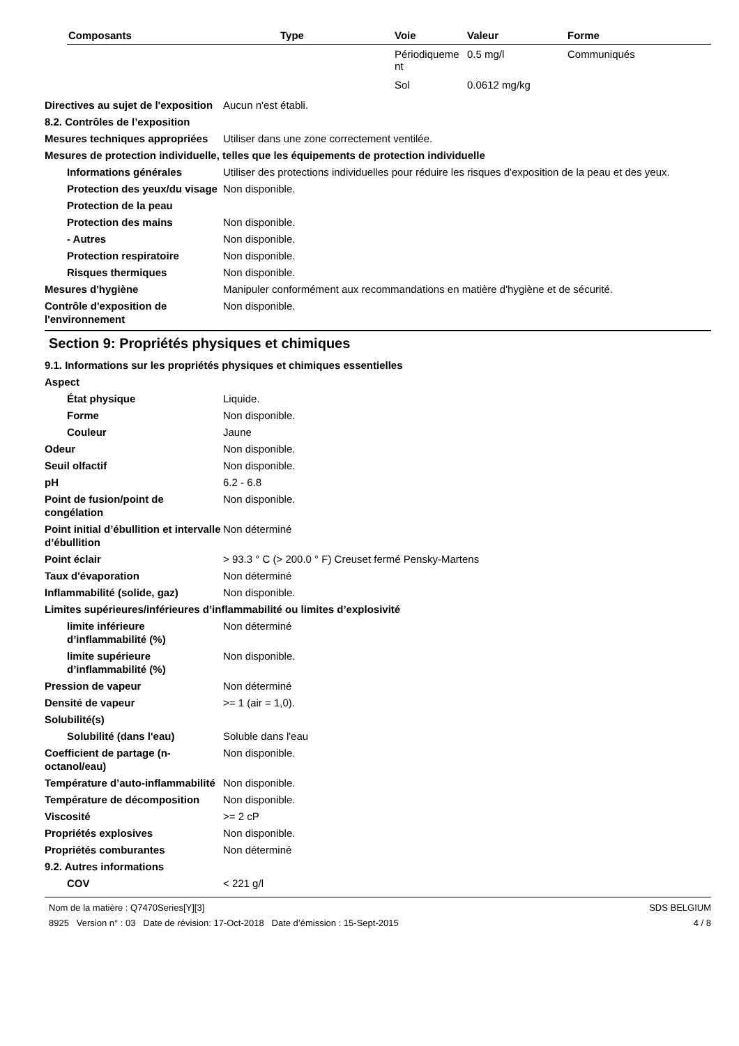| Composants | Type | Voie | Valeur | Forme |
| --- | --- | --- | --- | --- |
| | | Périodiqueme nt | 0.5 mg/l | Communiqués |
| | | Sol | 0.0612 mg/kg | |
Directives au sujet de l'exposition
Aucun n'est établi.
8.2. Contrôles de l’exposition
Mesures techniques appropriées
Utiliser dans une zone correctement ventilée.
Mesures de protection individuelle, telles que les équipements de protection individuelle
Informations générales Utiliser des protections individuelles pour réduire les risques d'exposition de la peau et des yeux.
Protection des yeux/du visage
Non disponible.
Protection de la peau
Protection des mains Non disponible.
- Autres Non disponible.
Protection respiratoire Non disponible.
Risques thermiques Non disponible.
Mesures d'hygiène Manipuler conformément aux recommandations en matière d'hygiène et de sécurité.
Contrôle d'exposition de l'environnement
Non disponible.
Section 9: Propriétés physiques et chimiques
9.1. Informations sur les propriétés physiques et chimiques essentielles
Aspect
État physique Liquide.
Forme Non disponible.
Couleur Jaune
Odeur Non disponible.
Seuil olfactif Non disponible.
pH 6.2 - 6.8
Point de fusion/point de congélation
Non disponible.
Point initial d’ébullition et intervalle d’ébullition
Non déterminé
Point éclair > 93.3 ° C (> 200.0 ° F) Creuset fermé Pensky-Martens
Taux d'évaporation Non déterminé
Inflammabilité (solide, gaz) Non disponible.
Limites supérieures/inférieures d’inflammabilité ou limites d’explosivité
limite inférieure d’inflammabilité (%)
Non déterminé
limite supérieure d’inflammabilité (%)
Non disponible.
Pression de vapeur Non déterminé
Densité de vapeur >= 1 (air = 1,0).
Solubilité(s)
Solubilité (dans l'eau) Soluble dans l'eau
Coefficient de partage (n-octanol/eau)
Non disponible.
Température d’auto-inflammabilité
Non disponible.
Température de décomposition Non disponible.
Viscosité >= 2 cP
Propriétés explosives Non disponible.
Propriétés comburantes Non déterminé
9.2. Autres informations
COV < 221 g/l
Nom de la matière : Q7470Series[Y][3]
8925 Version n° : 03 Date de révision: 17-Oct-2018 Date d’émission : 15-Sept-2015
SDS BELGIUM
4 / 8